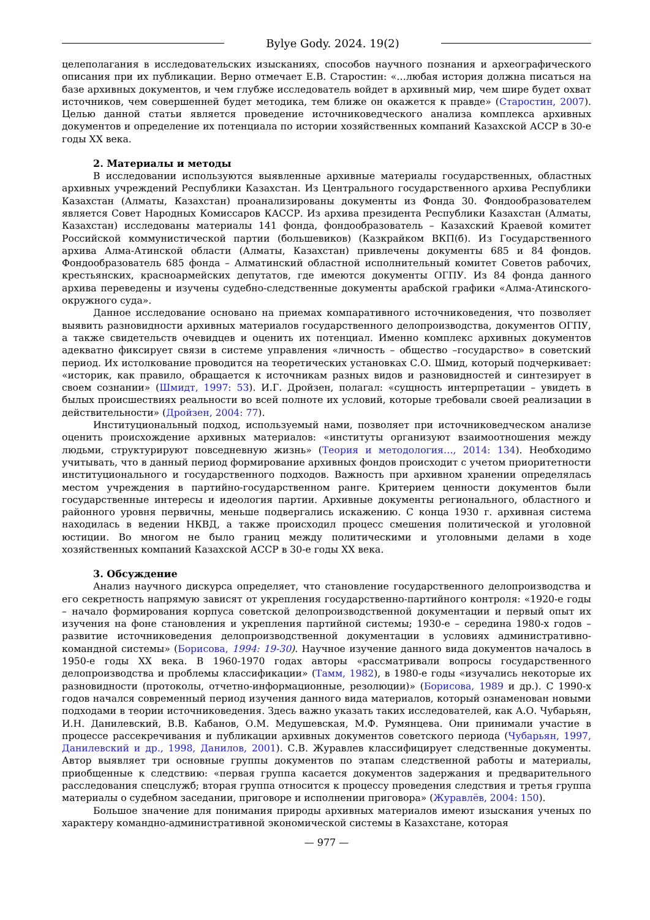Bylye Gody. 2024. 19(2)
целеполагания в исследовательских изысканиях, способов научного познания и археографического описания при их публикации. Верно отмечает Е.В. Старостин: «…любая история должна писаться на базе архивных документов, и чем глубже исследователь войдет в архивный мир, чем шире будет охват источников, чем совершенней будет методика, тем ближе он окажется к правде» (Старостин, 2007). Целью данной статьи является проведение источниковедческого анализа комплекса архивных документов и определение их потенциала по истории хозяйственных компаний Казахской АССР в 30-е годы XX века.
2. Материалы и методы
В исследовании используются выявленные архивные материалы государственных, областных архивных учреждений Республики Казахстан. Из Центрального государственного архива Республики Казахстан (Алматы, Казахстан) проанализированы документы из Фонда 30. Фондообразователем является Совет Народных Комиссаров КАССР. Из архива президента Республики Казахстан (Алматы, Казахстан) исследованы материалы 141 фонда, фондообразователь – Казахский Краевой комитет Российской коммунистической партии (большевиков) (Казкрайком ВКП(б). Из Государственного архива Алма-Атинской области (Алматы, Казахстан) привлечены документы 685 и 84 фондов. Фондообразователь 685 фонда – Алматинский областной исполнительный комитет Советов рабочих, крестьянских, красноармейских депутатов, где имеются документы ОГПУ. Из 84 фонда данного архива переведены и изучены судебно-следственные документы арабской графики «Алма-Атинского-окружного суда».
Данное исследование основано на приемах компаративного источниковедения, что позволяет выявить разновидности архивных материалов государственного делопроизводства, документов ОГПУ, а также свидетельств очевидцев и оценить их потенциал. Именно комплекс архивных документов адекватно фиксирует связи в системе управления «личность – общество –государство» в советский период. Их истолкование проводится на теоретических установках С.О. Шмид, который подчеркивает: «историк, как правило, обращается к источникам разных видов и разновидностей и синтезирует в своем сознании» (Шмидт, 1997: 53). И.Г. Дройзен, полагал: «сущность интерпретации – увидеть в былых происшествиях реальности во всей полноте их условий, которые требовали своей реализации в действительности» (Дройзен, 2004: 77).
Институциональный подход, используемый нами, позволяет при источниковедческом анализе оценить происхождение архивных материалов: «институты организуют взаимоотношения между людьми, структурируют повседневную жизнь» (Теория и методология…, 2014: 134). Необходимо учитывать, что в данный период формирование архивных фондов происходит с учетом приоритетности институционального и государственного подходов. Важность при архивном хранении определялась местом учреждения в партийно-государственном ранге. Критерием ценности документов были государственные интересы и идеология партии. Архивные документы регионального, областного и районного уровня первичны, меньше подвергались искажению. С конца 1930 г. архивная система находилась в ведении НКВД, а также происходил процесс смешения политической и уголовной юстиции. Во многом не было границ между политическими и уголовными делами в ходе хозяйственных компаний Казахской АССР в 30-е годы XX века.
3. Обсуждение
Анализ научного дискурса определяет, что становление государственного делопроизводства и его секретность напрямую зависят от укрепления государственно-партийного контроля: «1920-е годы – начало формирования корпуса советской делопроизводственной документации и первый опыт их изучения на фоне становления и укрепления партийной системы; 1930-е – середина 1980-х годов – развитие источниковедения делопроизводственной документации в условиях административно-командной системы» (Борисова, 1994: 19-30). Научное изучение данного вида документов началось в 1950-е годы XX века. В 1960-1970 годах авторы «рассматривали вопросы государственного делопроизводства и проблемы классификации» (Тамм, 1982), в 1980-е годы «изучались некоторые их разновидности (протоколы, отчетно-информационные, резолюции)» (Борисова, 1989 и др.). С 1990-х годов начался современный период изучения данного вида материалов, который ознаменован новыми подходами в теории источниковедения. Здесь важно указать таких исследователей, как А.О. Чубарьян, И.Н. Данилевский, В.В. Кабанов, О.М. Медушевская, М.Ф. Румянцева. Они принимали участие в процессе рассекречивания и публикации архивных документов советского периода (Чубарьян, 1997, Данилевский и др., 1998, Данилов, 2001). С.В. Журавлев классифицирует следственные документы. Автор выявляет три основные группы документов по этапам следственной работы и материалы, приобщенные к следствию: «первая группа касается документов задержания и предварительного расследования спецслужб; вторая группа относится к процессу проведения следствия и третья группа материалы о судебном заседании, приговоре и исполнении приговора» (Журавлёв, 2004: 150).
Большое значение для понимания природы архивных материалов имеют изыскания ученых по характеру командно-административной экономической системы в Казахстане, которая
— 977 —